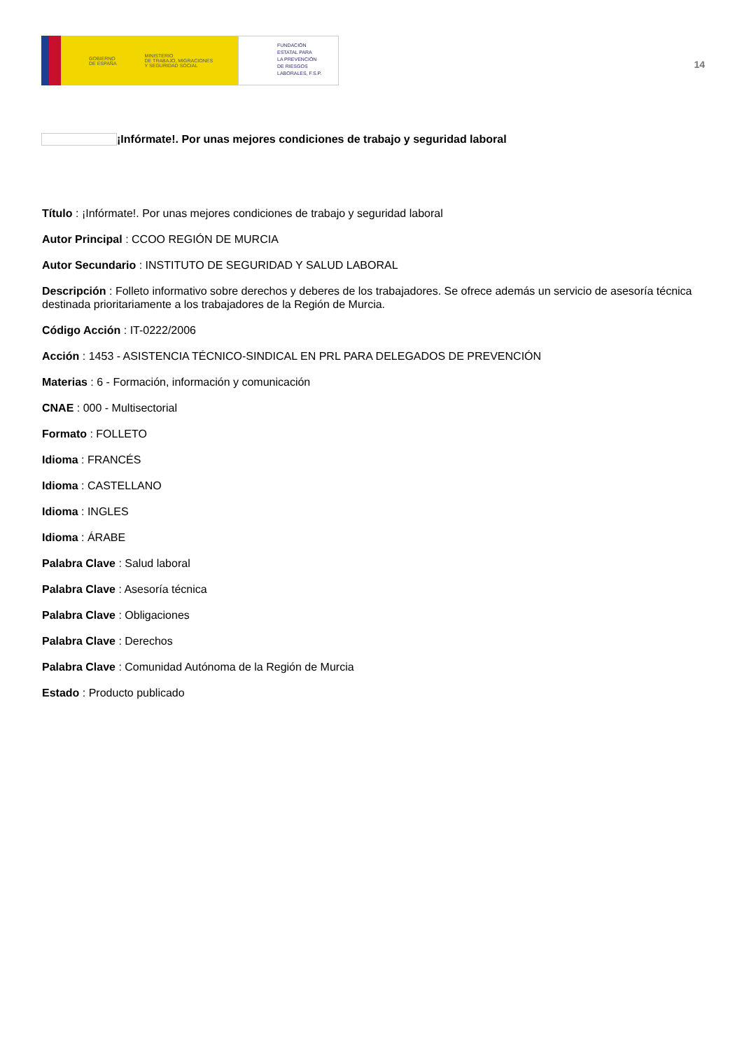GOBIERNO
DE ESPAÑA
MINISTERIO
DE TRABAJO, MIGRACIONES
Y SEGURIDAD SOCIAL
FUNDACIÓN
ESTATAL PARA
LA PREVENCIÓN
DE RIESGOS
LABORALES, F.S.P.
14
¡Infórmate!. Por unas mejores condiciones de trabajo y seguridad laboral
Título : ¡Infórmate!. Por unas mejores condiciones de trabajo y seguridad laboral
Autor Principal : CCOO REGIÓN DE MURCIA
Autor Secundario : INSTITUTO DE SEGURIDAD Y SALUD LABORAL
Descripción : Folleto informativo sobre derechos y deberes de los trabajadores. Se ofrece además un servicio de asesoría técnica destinada prioritariamente a los trabajadores de la Región de Murcia.
Código Acción : IT-0222/2006
Acción : 1453 - ASISTENCIA TÉCNICO-SINDICAL EN PRL PARA DELEGADOS DE PREVENCIÓN
Materias : 6 - Formación, información y comunicación
CNAE : 000 - Multisectorial
Formato : FOLLETO
Idioma : FRANCÉS
Idioma : CASTELLANO
Idioma : INGLES
Idioma : ÁRABE
Palabra Clave : Salud laboral
Palabra Clave : Asesoría técnica
Palabra Clave : Obligaciones
Palabra Clave : Derechos
Palabra Clave : Comunidad Autónoma de la Región de Murcia
Estado : Producto publicado